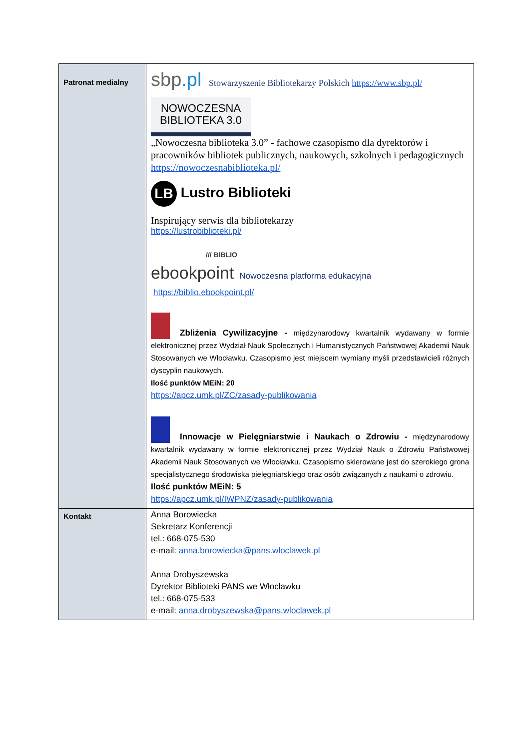| Patronat medialny | sbp .pl Stowarzyszenie Bibliotekarzy Polskich https://www.sbp.pl/ NOWOCZESNA BIBLIOTEKA 3.0 „Nowoczesna biblioteka 3.0” - fachowe czasopismo dla dyrektorów i pracowników bibliotek publicznych, naukowych, szkolnych i pedagogicznych https://nowoczesnabiblioteka.pl/ LB Lustro Biblioteki Inspirujący serwis dla bibliotekarzy https://lustrobiblioteki.pl/ /// BIBLIO ebookpoint Nowoczesna platforma edukacyjna https://biblio.ebookpoint.pl/ Zbliżenia Cywilizacyjne - międzynarodowy kwartalnik wydawany w formie elektronicznej przez Wydział Nauk Społecznych i Humanistycznych Państwowej Akademii Nauk Stosowanych we Włocławku. Czasopismo jest miejscem wymiany myśli przedstawicieli różnych dyscyplin naukowych. Ilość punktów MEiN: 20 https://apcz.umk.pl/ZC/zasady-publikowania Innowacje w Pielęgniarstwie i Naukach o Zdrowiu - międzynarodowy kwartalnik wydawany w formie elektronicznej przez Wydział Nauk o Zdrowiu Państwowej Akademii Nauk Stosowanych we Włocławku. Czasopismo skierowane jest do szerokiego grona specjalistycznego środowiska pielęgniarskiego oraz osób związanych z naukami o zdrowiu. Ilość punktów MEiN: 5 https://apcz.umk.pl/IWPNZ/zasady-publikowania |
| Kontakt | Anna Borowiecka Sekretarz Konferencji tel.: 668-075-530 e-mail: anna.borowiecka@pans.wloclawek.pl Anna Drobyszewska Dyrektor Biblioteki PANS we Włocławku tel.: 668-075-533 e-mail: anna.drobyszewska@pans.wloclawek.pl |